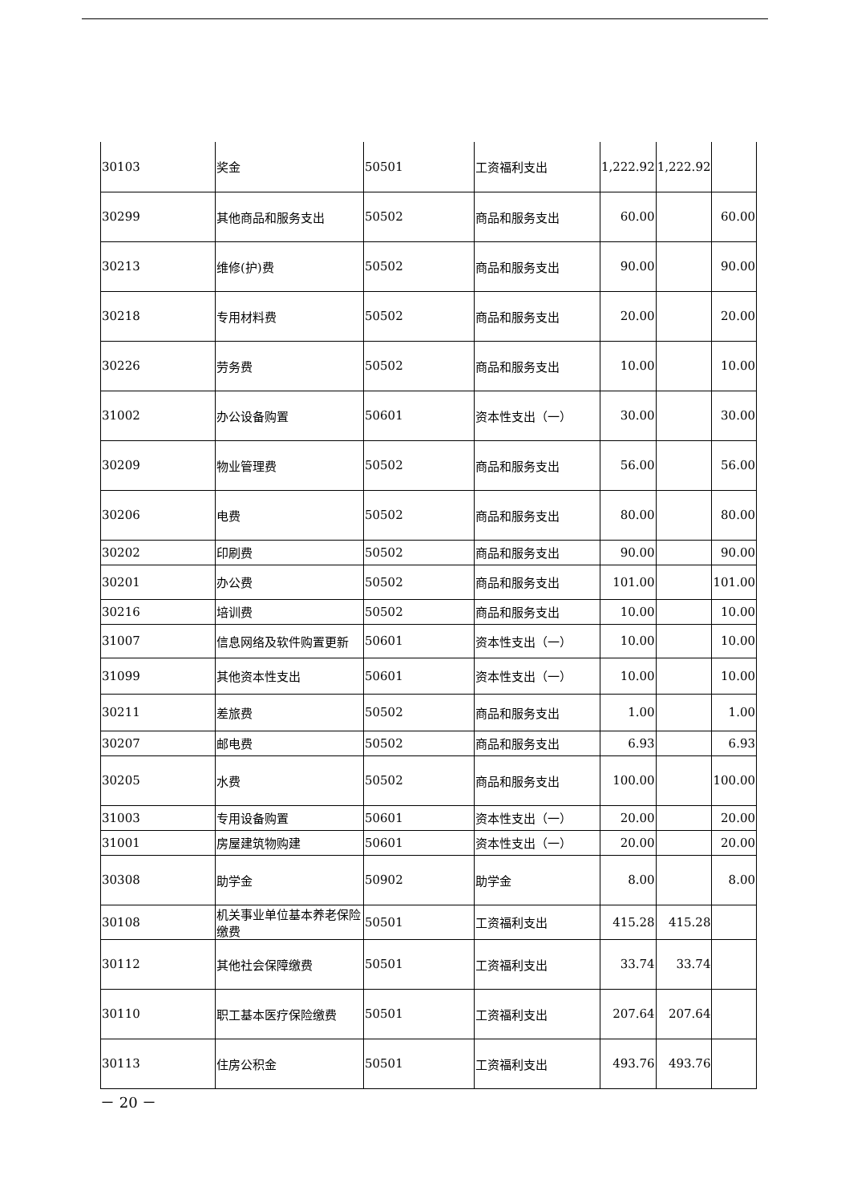| 30103 | 奖金 | 50501 | 工资福利支出 | 1,222.92 | 1,222.92 | |
| 30299 | 其他商品和服务支出 | 50502 | 商品和服务支出 | 60.00 | | 60.00 |
| 30213 | 维修(护)费 | 50502 | 商品和服务支出 | 90.00 | | 90.00 |
| 30218 | 专用材料费 | 50502 | 商品和服务支出 | 20.00 | | 20.00 |
| 30226 | 劳务费 | 50502 | 商品和服务支出 | 10.00 | | 10.00 |
| 31002 | 办公设备购置 | 50601 | 资本性支出（一） | 30.00 | | 30.00 |
| 30209 | 物业管理费 | 50502 | 商品和服务支出 | 56.00 | | 56.00 |
| 30206 | 电费 | 50502 | 商品和服务支出 | 80.00 | | 80.00 |
| 30202 | 印刷费 | 50502 | 商品和服务支出 | 90.00 | | 90.00 |
| 30201 | 办公费 | 50502 | 商品和服务支出 | 101.00 | | 101.00 |
| 30216 | 培训费 | 50502 | 商品和服务支出 | 10.00 | | 10.00 |
| 31007 | 信息网络及软件购置更新 | 50601 | 资本性支出（一） | 10.00 | | 10.00 |
| 31099 | 其他资本性支出 | 50601 | 资本性支出（一） | 10.00 | | 10.00 |
| 30211 | 差旅费 | 50502 | 商品和服务支出 | 1.00 | | 1.00 |
| 30207 | 邮电费 | 50502 | 商品和服务支出 | 6.93 | | 6.93 |
| 30205 | 水费 | 50502 | 商品和服务支出 | 100.00 | | 100.00 |
| 31003 | 专用设备购置 | 50601 | 资本性支出（一） | 20.00 | | 20.00 |
| 31001 | 房屋建筑物购建 | 50601 | 资本性支出（一） | 20.00 | | 20.00 |
| 30308 | 助学金 | 50902 | 助学金 | 8.00 | | 8.00 |
| 30108 | 机关事业单位基本养老保险缴费 | 50501 | 工资福利支出 | 415.28 | 415.28 | |
| 30112 | 其他社会保障缴费 | 50501 | 工资福利支出 | 33.74 | 33.74 | |
| 30110 | 职工基本医疗保险缴费 | 50501 | 工资福利支出 | 207.64 | 207.64 | |
| 30113 | 住房公积金 | 50501 | 工资福利支出 | 493.76 | 493.76 | |
－ 20 －